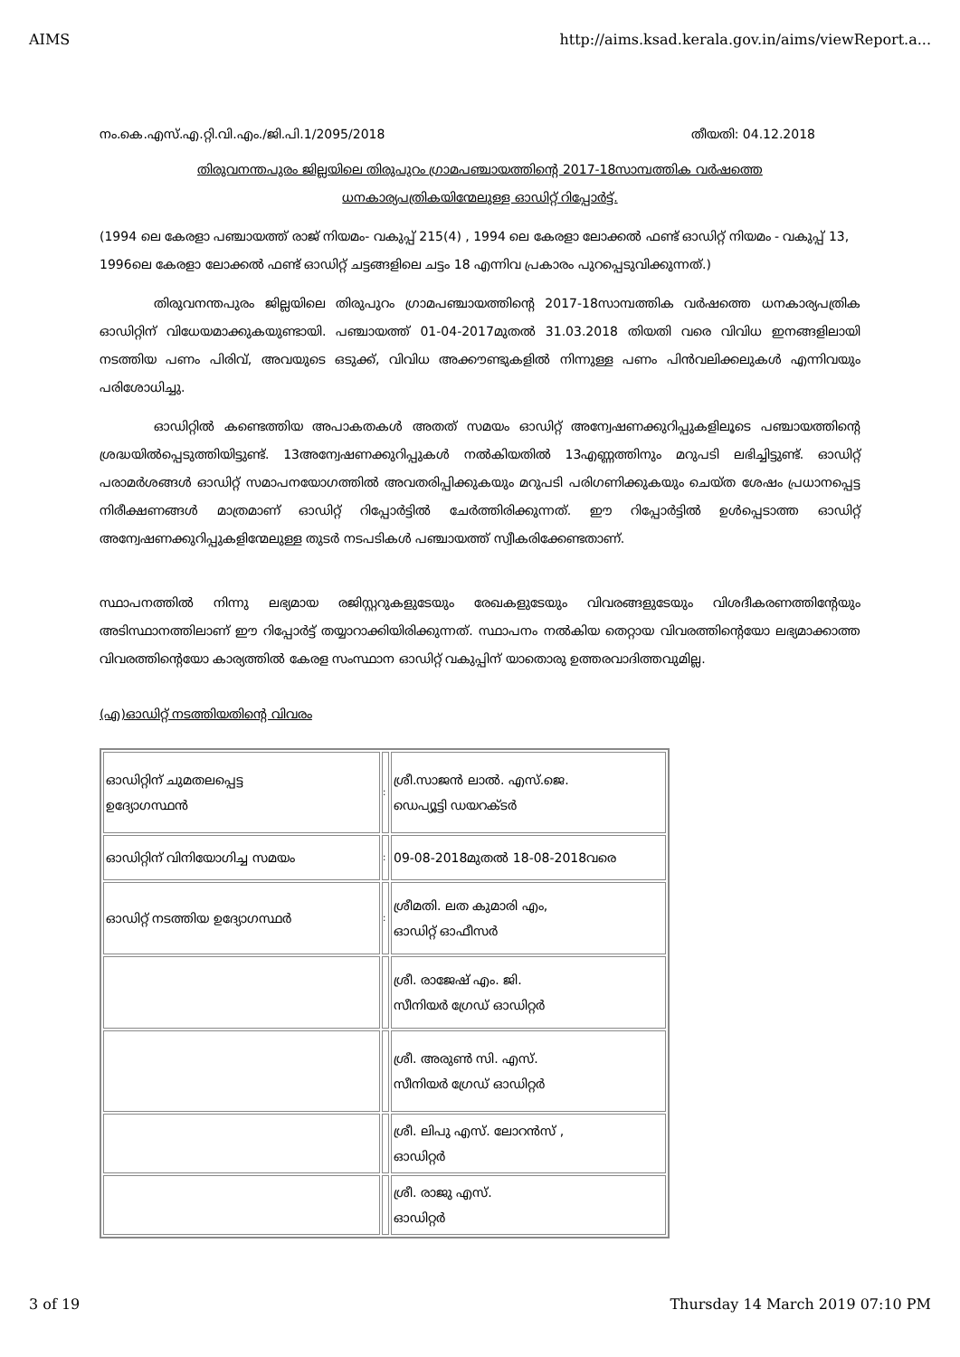AIMS http://aims.ksad.kerala.gov.in/aims/viewReport.a...
നം.കെ.എസ്.എ.റ്റി.വി.എം./ജി.പി.1/2095/2018 തീയതി: 04.12.2018
തിരുവനന്തപുരം ജില്ലയിലെ തിരുപുറം ഗ്രാമപഞ്ചായത്തിന്റെ 2017-18സാമ്പത്തിക വർഷത്തെ ധനകാര്യപത്രികയിന്മേലുള്ള ഓഡിറ്റ് റിപ്പോർട്ട്.
(1994 ലെ കേരളാ പഞ്ചായത്ത് രാജ് നിയമം- വകുപ്പ് 215(4) , 1994 ലെ കേരളാ ലോക്കൽ ഫണ്ട് ഓഡിറ്റ് നിയമം - വകുപ്പ് 13, 1996ലെ കേരളാ ലോക്കൽ ഫണ്ട് ഓഡിറ്റ് ചട്ടങ്ങളിലെ ചട്ടം 18 എന്നിവ പ്രകാരം പുറപ്പെടുവിക്കുന്നത്.)
തിരുവനന്തപുരം ജില്ലയിലെ തിരുപുറം ഗ്രാമപഞ്ചായത്തിന്റെ 2017-18സാമ്പത്തിക വർഷത്തെ ധനകാര്യപത്രിക ഓഡിറ്റിന് വിധേയമാക്കുകയുണ്ടായി. പഞ്ചായത്ത് 01-04-2017മുതൽ 31.03.2018 തിയതി വരെ വിവിധ ഇനങ്ങളിലായി നടത്തിയ പണം പിരിവ്, അവയുടെ ഒടുക്ക്, വിവിധ അക്കൗണ്ടുകളിൽ നിന്നുള്ള പണം പിൻവലിക്കലുകൾ എന്നിവയും പരിശോധിച്ചു.
ഓഡിറ്റിൽ കണ്ടെത്തിയ അപാകതകൾ അതത് സമയം ഓഡിറ്റ് അന്വേഷണക്കുറിപ്പുകളിലൂടെ പഞ്ചായത്തിന്റെ ശ്രദ്ധയിൽപ്പെടുത്തിയിട്ടുണ്ട്. 13അന്വേഷണക്കുറിപ്പുകൾ നൽകിയതിൽ 13എണ്ണത്തിനും മറുപടി ലഭിച്ചിട്ടുണ്ട്. ഓഡിറ്റ് പരാമർശങ്ങൾ ഓഡിറ്റ് സമാപനയോഗത്തിൽ അവതരിപ്പിക്കുകയും മറുപടി പരിഗണിക്കുകയും ചെയ്ത ശേഷം പ്രധാനപ്പെട്ട നിരീക്ഷണങ്ങൾ മാത്രമാണ് ഓഡിറ്റ് റിപ്പോർട്ടിൽ ചേർത്തിരിക്കുന്നത്. ഈ റിപ്പോർട്ടിൽ ഉൾപ്പെടാത്ത ഓഡിറ്റ് അന്വേഷണക്കുറിപ്പുകളിന്മേലുള്ള തുടർ നടപടികൾ പഞ്ചായത്ത് സ്വീകരിക്കേണ്ടതാണ്.
സ്ഥാപനത്തിൽ നിന്നു ലഭ്യമായ രജിസ്റ്ററുകളുടേയും രേഖകളുടേയും വിവരങ്ങളുടേയും വിശദീകരണത്തിന്റേയും അടിസ്ഥാനത്തിലാണ് ഈ റിപ്പോർട്ട് തയ്യാറാക്കിയിരിക്കുന്നത്. സ്ഥാപനം നൽകിയ തെറ്റായ വിവരത്തിന്റെയോ ലഭ്യമാക്കാത്ത വിവരത്തിന്റെയോ കാര്യത്തിൽ കേരള സംസ്ഥാന ഓഡിറ്റ് വകുപ്പിന് യാതൊരു ഉത്തരവാദിത്തവുമില്ല.
(എ)ഓഡിറ്റ് നടത്തിയതിന്റെ വിവരം
| ഓഡിറ്റിന് ചുമതലപ്പെട്ട ഉദ്യോഗസ്ഥൻ | : | ശ്രീ.സാജൻ ലാൽ. എസ്.ജെ. ഡെപ്യൂട്ടി ഡയറക്ടർ |
| ഓഡിറ്റിന് വിനിയോഗിച്ച സമയം | : | 09-08-2018മുതൽ 18-08-2018വരെ |
| ഓഡിറ്റ് നടത്തിയ ഉദ്യോഗസ്ഥർ | : | ശ്രീമതി. ലത കുമാരി എം, ഓഡിറ്റ് ഓഫീസർ |
| | | ശ്രീ. രാജേഷ് എം. ജി. സീനിയർ ഗ്രേഡ് ഓഡിറ്റർ |
| | | ശ്രീ. അരുൺ സി. എസ്. സീനിയർ ഗ്രേഡ് ഓഡിറ്റർ |
| | | ശ്രീ. ലിപു എസ്. ലോറൻസ് , ഓഡിറ്റർ |
| | | ശ്രീ. രാജു എസ്. ഓഡിറ്റർ |
3 of 19 Thursday 14 March 2019 07:10 PM